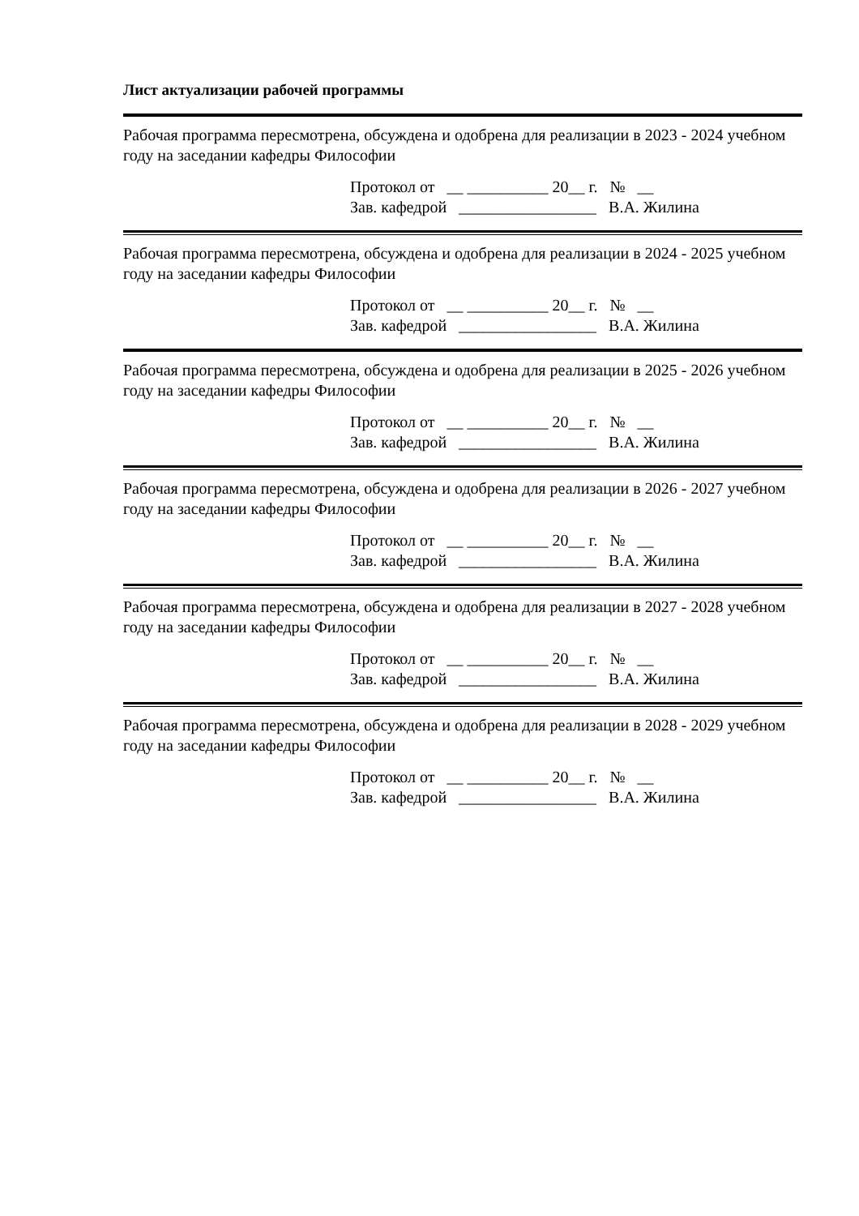Лист актуализации рабочей программы
Рабочая программа пересмотрена, обсуждена и одобрена для реализации в 2023 - 2024 учебном году на заседании кафедры Философии
Протокол от __ __________ 20__ г. № __ Зав. кафедрой _________________ В.А. Жилина
Рабочая программа пересмотрена, обсуждена и одобрена для реализации в 2024 - 2025 учебном году на заседании кафедры Философии
Протокол от __ __________ 20__ г. № __ Зав. кафедрой _________________ В.А. Жилина
Рабочая программа пересмотрена, обсуждена и одобрена для реализации в 2025 - 2026 учебном году на заседании кафедры Философии
Протокол от __ __________ 20__ г. № __ Зав. кафедрой _________________ В.А. Жилина
Рабочая программа пересмотрена, обсуждена и одобрена для реализации в 2026 - 2027 учебном году на заседании кафедры Философии
Протокол от __ __________ 20__ г. № __ Зав. кафедрой _________________ В.А. Жилина
Рабочая программа пересмотрена, обсуждена и одобрена для реализации в 2027 - 2028 учебном году на заседании кафедры Философии
Протокол от __ __________ 20__ г. № __ Зав. кафедрой _________________ В.А. Жилина
Рабочая программа пересмотрена, обсуждена и одобрена для реализации в 2028 - 2029 учебном году на заседании кафедры Философии
Протокол от __ __________ 20__ г. № __ Зав. кафедрой _________________ В.А. Жилина